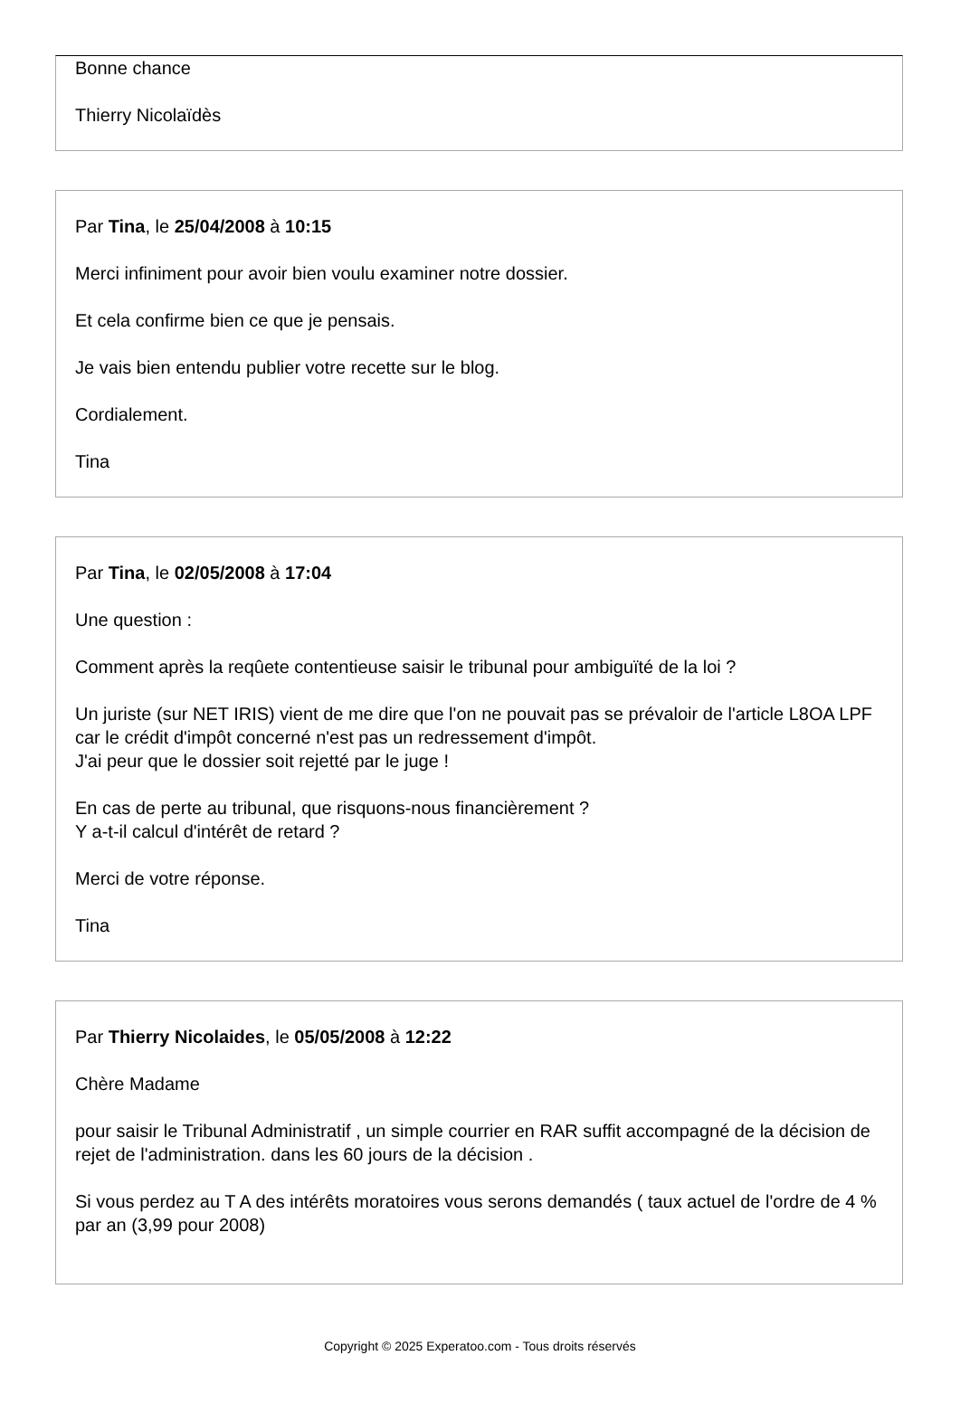Bonne chance
Thierry Nicolaïdès
Par Tina, le 25/04/2008 à 10:15
Merci infiniment pour avoir bien voulu examiner notre dossier.
Et cela confirme bien ce que je pensais.
Je vais bien entendu publier votre recette sur le blog.
Cordialement.
Tina
Par Tina, le 02/05/2008 à 17:04
Une question :
Comment après la reqûete contentieuse saisir le tribunal pour ambiguïté de la loi ?
Un juriste (sur NET IRIS) vient de me dire que l'on ne pouvait pas se prévaloir de l'article L8OA LPF car le crédit d'impôt concerné n'est pas un redressement d'impôt.
J'ai peur que le dossier soit rejetté par le juge !
En cas de perte au tribunal, que risquons-nous financièrement ?
Y a-t-il calcul d'intérêt de retard ?
Merci de votre réponse.
Tina
Par Thierry Nicolaides, le 05/05/2008 à 12:22
Chère Madame
pour saisir le Tribunal Administratif , un simple courrier en RAR suffit accompagné de la décision de rejet de l'administration. dans les 60 jours de la décision .
Si vous perdez au T A des intérêts moratoires vous serons demandés ( taux actuel de l'ordre de 4 % par an (3,99 pour 2008)
Copyright © 2025 Experatoo.com - Tous droits réservés